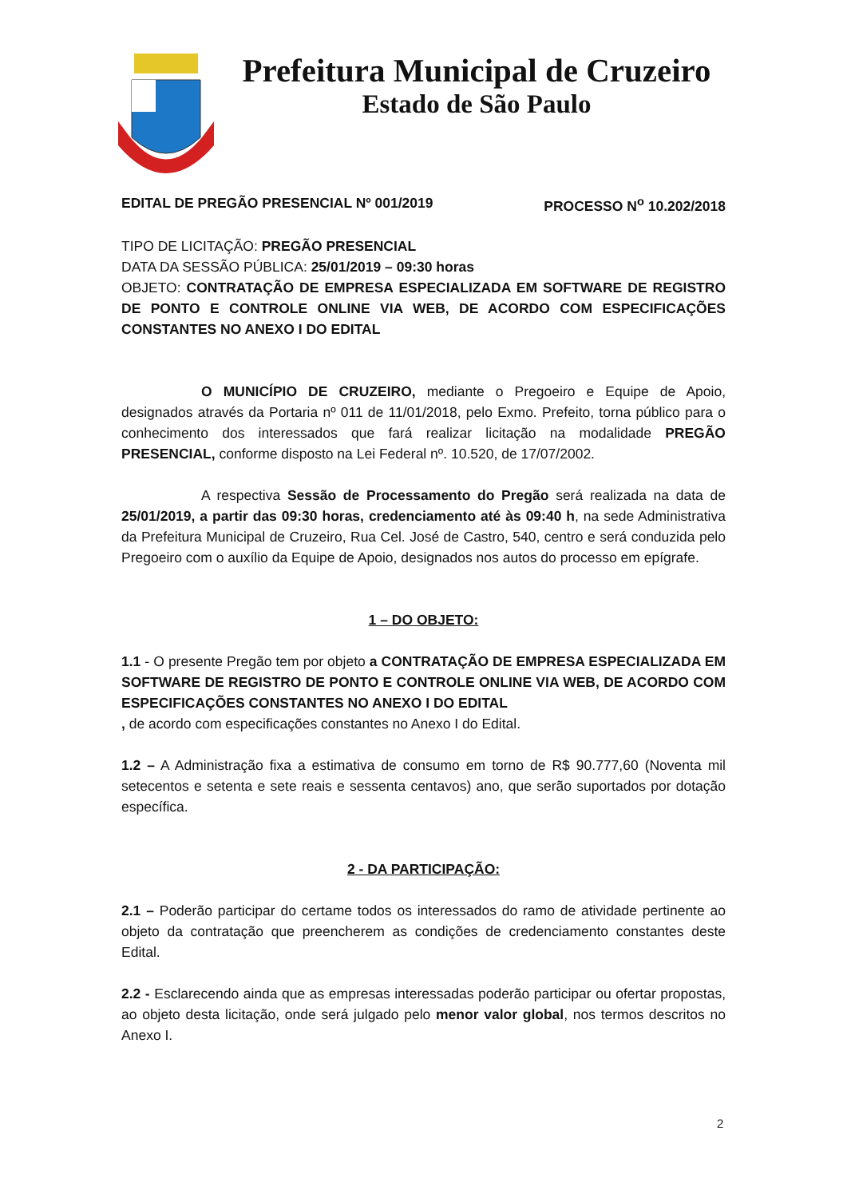Prefeitura Municipal de Cruzeiro
Estado de São Paulo
EDITAL DE PREGÃO PRESENCIAL Nº 001/2019 PROCESSO N<sup>o</sup> 10.202/2018
TIPO DE LICITAÇÃO: PREGÃO PRESENCIAL
DATA DA SESSÃO PÚBLICA: 25/01/2019 – 09:30 horas
OBJETO: CONTRATAÇÃO DE EMPRESA ESPECIALIZADA EM SOFTWARE DE REGISTRO DE PONTO E CONTROLE ONLINE VIA WEB, DE ACORDO COM ESPECIFICAÇÕES CONSTANTES NO ANEXO I DO EDITAL
O MUNICÍPIO DE CRUZEIRO, mediante o Pregoeiro e Equipe de Apoio, designados através da Portaria nº 011 de 11/01/2018, pelo Exmo. Prefeito, torna público para o conhecimento dos interessados que fará realizar licitação na modalidade PREGÃO PRESENCIAL, conforme disposto na Lei Federal nº. 10.520, de 17/07/2002.
A respectiva Sessão de Processamento do Pregão será realizada na data de 25/01/2019, a partir das 09:30 horas, credenciamento até às 09:40 h, na sede Administrativa da Prefeitura Municipal de Cruzeiro, Rua Cel. José de Castro, 540, centro e será conduzida pelo Pregoeiro com o auxílio da Equipe de Apoio, designados nos autos do processo em epígrafe.
1 – DO OBJETO:
1.1 - O presente Pregão tem por objeto a CONTRATAÇÃO DE EMPRESA ESPECIALIZADA EM SOFTWARE DE REGISTRO DE PONTO E CONTROLE ONLINE VIA WEB, DE ACORDO COM ESPECIFICAÇÕES CONSTANTES NO ANEXO I DO EDITAL
, de acordo com especificações constantes no Anexo I do Edital.
1.2 – A Administração fixa a estimativa de consumo em torno de R$ 90.777,60 (Noventa mil setecentos e setenta e sete reais e sessenta centavos) ano, que serão suportados por dotação específica.
2 - DA PARTICIPAÇÃO:
2.1 – Poderão participar do certame todos os interessados do ramo de atividade pertinente ao objeto da contratação que preencherem as condições de credenciamento constantes deste Edital.
2.2 - Esclarecendo ainda que as empresas interessadas poderão participar ou ofertar propostas, ao objeto desta licitação, onde será julgado pelo menor valor global, nos termos descritos no Anexo I.
2